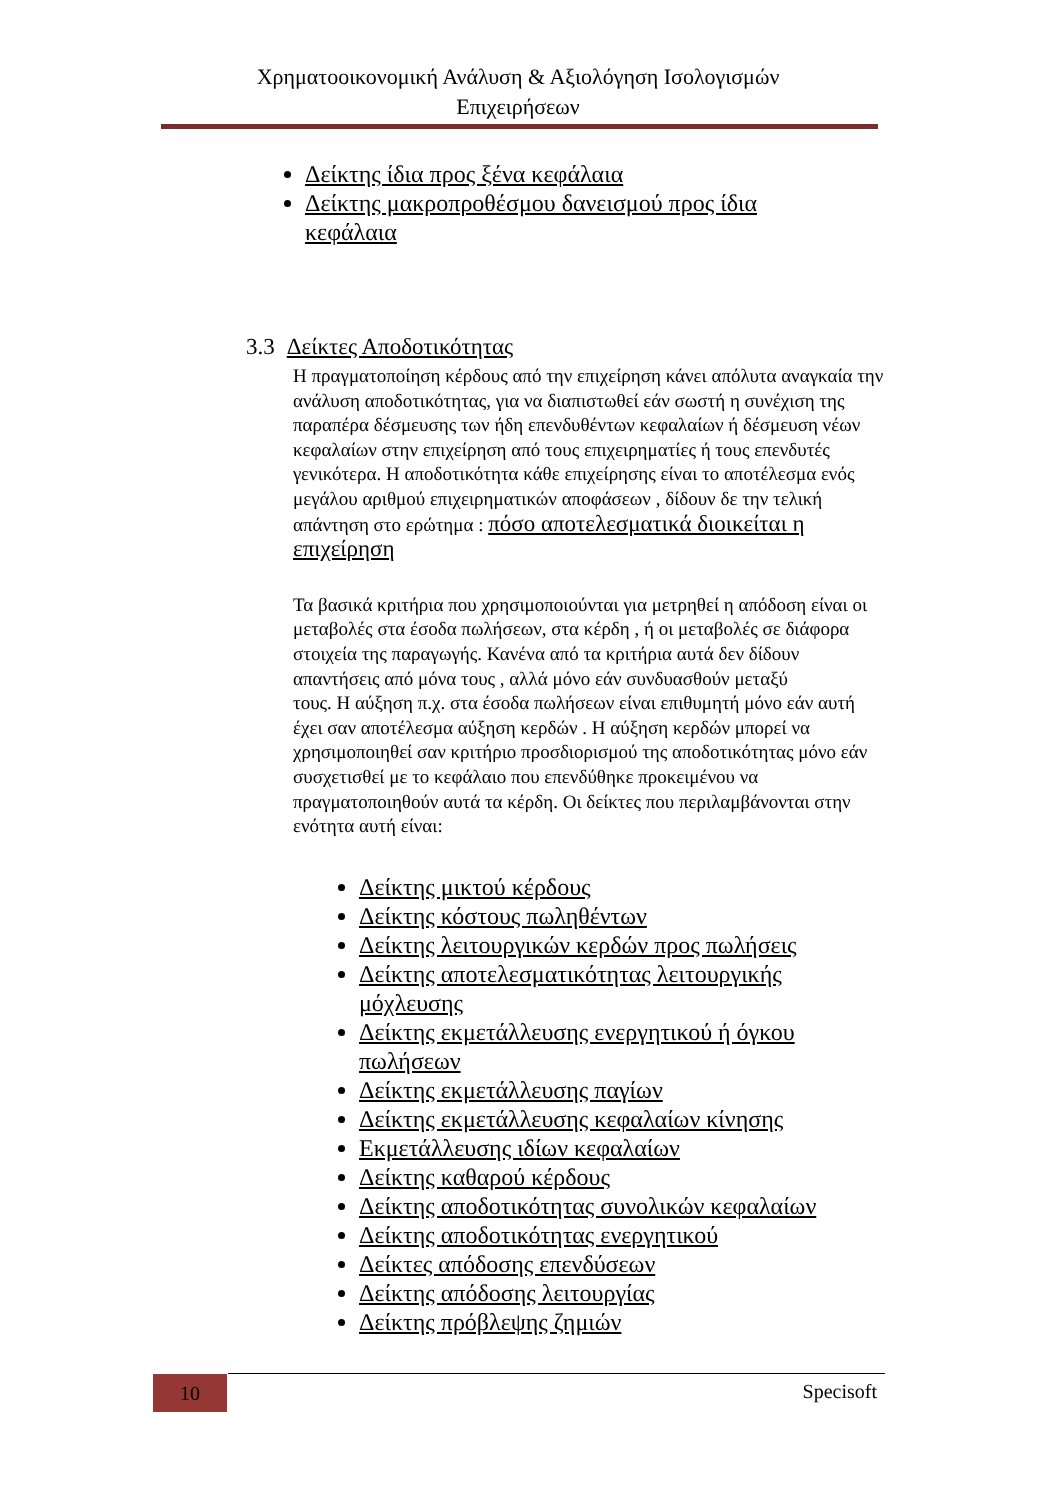Χρηματοοικονομική Ανάλυση & Αξιολόγηση Ισολογισμών
Επιχειρήσεων
Δείκτης ίδια προς ξένα κεφάλαια
Δείκτης μακροπροθέσμου δανεισμού προς ίδια κεφάλαια
3.3 Δείκτες Αποδοτικότητας
Η πραγματοποίηση κέρδους από την επιχείρηση κάνει απόλυτα αναγκαία την ανάλυση αποδοτικότητας, για να διαπιστωθεί εάν σωστή η συνέχιση της παραπέρα δέσμευσης των ήδη επενδυθέντων κεφαλαίων ή δέσμευση νέων κεφαλαίων στην επιχείρηση από τους επιχειρηματίες ή τους επενδυτές γενικότερα. Η αποδοτικότητα κάθε επιχείρησης είναι το αποτέλεσμα ενός μεγάλου αριθμού επιχειρηματικών αποφάσεων , δίδουν δε την τελική απάντηση στο ερώτημα : πόσο αποτελεσματικά διοικείται η επιχείρηση
Τα βασικά κριτήρια που χρησιμοποιούνται για μετρηθεί η απόδοση είναι οι μεταβολές στα έσοδα πωλήσεων, στα κέρδη , ή οι μεταβολές σε διάφορα στοιχεία της παραγωγής. Κανένα από τα κριτήρια αυτά δεν δίδουν απαντήσεις από μόνα τους , αλλά μόνο εάν συνδυασθούν μεταξύ
τους. Η αύξηση π.χ. στα έσοδα πωλήσεων είναι επιθυμητή μόνο εάν αυτή έχει σαν αποτέλεσμα αύξηση κερδών . Η αύξηση κερδών μπορεί να χρησιμοποιηθεί σαν κριτήριο προσδιορισμού της αποδοτικότητας μόνο εάν συσχετισθεί με το κεφάλαιο που επενδύθηκε προκειμένου να πραγματοποιηθούν αυτά τα κέρδη. Οι δείκτες που περιλαμβάνονται στην ενότητα αυτή είναι:
Δείκτης μικτού κέρδους
Δείκτης κόστους πωληθέντων
Δείκτης λειτουργικών κερδών προς πωλήσεις
Δείκτης αποτελεσματικότητας λειτουργικής μόχλευσης
Δείκτης εκμετάλλευσης ενεργητικού ή όγκου πωλήσεων
Δείκτης εκμετάλλευσης παγίων
Δείκτης εκμετάλλευσης κεφαλαίων κίνησης
Εκμετάλλευσης ιδίων κεφαλαίων
Δείκτης καθαρού κέρδους
Δείκτης αποδοτικότητας συνολικών κεφαλαίων
Δείκτης αποδοτικότητας ενεργητικού
Δείκτες απόδοσης επενδύσεων
Δείκτης απόδοσης λειτουργίας
Δείκτης πρόβλεψης ζημιών
10 Specisoft